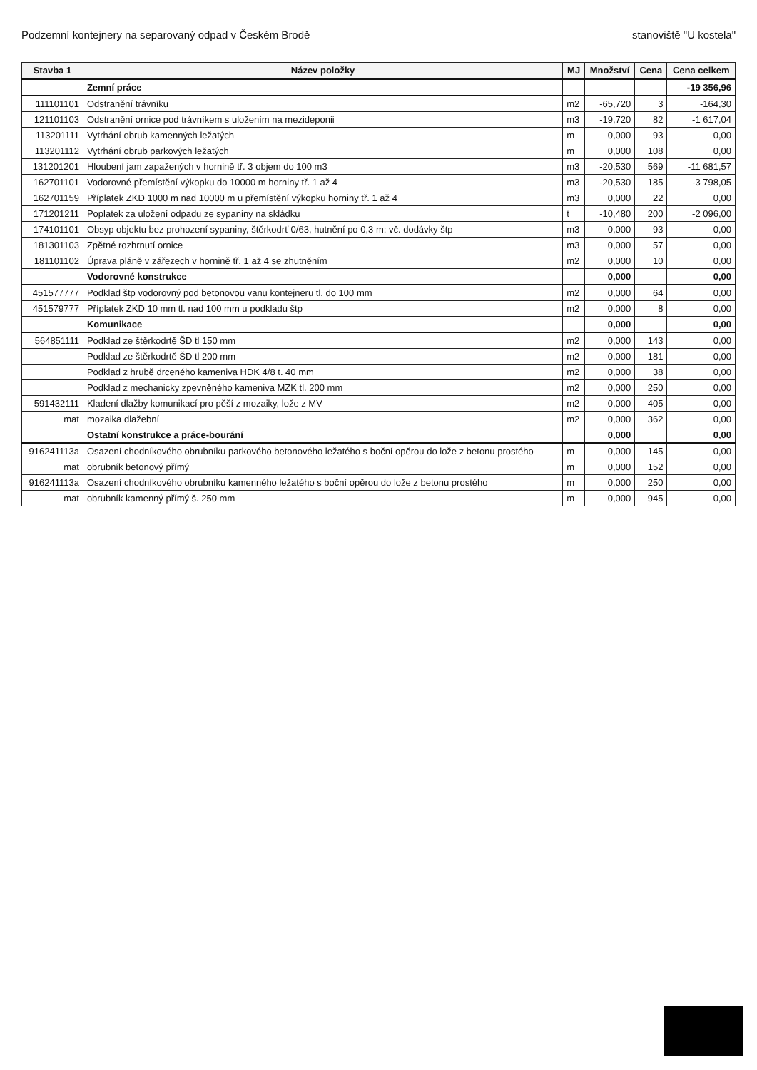Podzemní kontejnery na separovaný odpad v Českém Brodě stanoviště "U kostela"
| Stavba 1 | Název položky | MJ | Množství | Cena | Cena celkem |
| --- | --- | --- | --- | --- | --- |
| | Zemní práce | | | | -19 356,96 |
| 111101101 | Odstranění trávníku | m2 | -65,720 | 3 | -164,30 |
| 121101103 | Odstranění ornice pod trávníkem s uložením na mezideponii | m3 | -19,720 | 82 | -1 617,04 |
| 113201111 | Vytrhání obrub kamenných ležatých | m | 0,000 | 93 | 0,00 |
| 113201112 | Vytrhání obrub parkových ležatých | m | 0,000 | 108 | 0,00 |
| 131201201 | Hloubení jam zapažených v hornině tř. 3 objem do 100 m3 | m3 | -20,530 | 569 | -11 681,57 |
| 162701101 | Vodorovné přemístění výkopku do 10000 m horniny tř. 1 až 4 | m3 | -20,530 | 185 | -3 798,05 |
| 162701159 | Příplatek ZKD 1000 m nad 10000 m u přemístění výkopku horniny tř. 1 až 4 | m3 | 0,000 | 22 | 0,00 |
| 171201211 | Poplatek za uložení odpadu ze sypaniny na skládku | t | -10,480 | 200 | -2 096,00 |
| 174101101 | Obsyp objektu bez prohození sypaniny, štěrkodrť 0/63, hutnění po 0,3 m; vč. dodávky štp | m3 | 0,000 | 93 | 0,00 |
| 181301103 | Zpětné rozhrnutí ornice | m3 | 0,000 | 57 | 0,00 |
| 181101102 | Úprava pláně v zářezech v hornině tř. 1 až 4 se zhutněním | m2 | 0,000 | 10 | 0,00 |
| | Vodorovné konstrukce | | 0,000 | | 0,00 |
| 451577777 | Podklad štp vodorovný pod betonovou vanu kontejneru tl. do 100 mm | m2 | 0,000 | 64 | 0,00 |
| 451579777 | Příplatek ZKD 10 mm tl. nad 100 mm u podkladu štp | m2 | 0,000 | 8 | 0,00 |
| | Komunikace | | 0,000 | | 0,00 |
| 564851111 | Podklad ze štěrkodrtě ŠD tl 150 mm | m2 | 0,000 | 143 | 0,00 |
| | Podklad ze štěrkodrtě ŠD tl 200 mm | m2 | 0,000 | 181 | 0,00 |
| | Podklad z hrubě drceného kameniva HDK 4/8 t. 40 mm | m2 | 0,000 | 38 | 0,00 |
| | Podklad z mechanicky zpevněného kameniva MZK tl. 200 mm | m2 | 0,000 | 250 | 0,00 |
| 591432111 | Kladení dlažby komunikací pro pěší z mozaiky, lože z MV | m2 | 0,000 | 405 | 0,00 |
| mat | mozaika dlažební | m2 | 0,000 | 362 | 0,00 |
| | Ostatní konstrukce a práce-bourání | | 0,000 | | 0,00 |
| 916241113a | Osazení chodníkového obrubníku parkového betonového ležatého s boční opěrou do lože z betonu prostého | m | 0,000 | 145 | 0,00 |
| mat | obrubník betonový přímý | m | 0,000 | 152 | 0,00 |
| 916241113a | Osazení chodníkového obrubníku kamenného ležatého s boční opěrou do lože z betonu prostého | m | 0,000 | 250 | 0,00 |
| mat | obrubník kamenný přímý š. 250 mm | m | 0,000 | 945 | 0,00 |